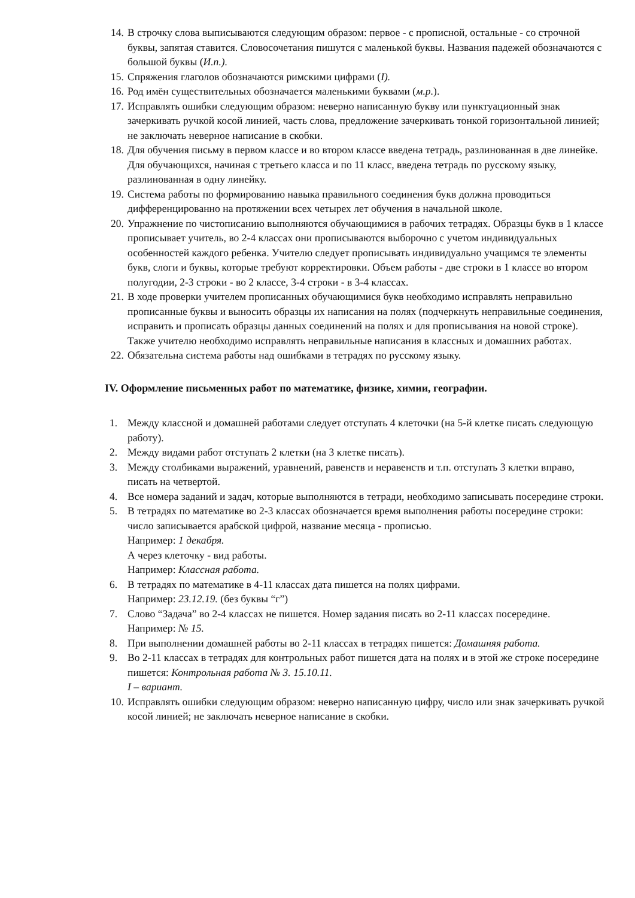14. В строчку слова выписываются следующим образом: первое - с прописной, остальные - со строчной буквы, запятая ставится. Словосочетания пишутся с маленькой буквы. Названия падежей обозначаются с большой буквы (И.п.).
15. Спряжения глаголов обозначаются римскими цифрами (I).
16. Род имён существительных обозначается маленькими буквами (м.р.).
17. Исправлять ошибки следующим образом: неверно написанную букву или пунктуационный знак зачеркивать ручкой косой линией, часть слова, предложение зачеркивать тонкой горизонтальной линией; не заключать неверное написание в скобки.
18. Для обучения письму в первом классе и во втором классе введена тетрадь, разлинованная в две линейке. Для обучающихся, начиная с третьего класса и по 11 класс, введена тетрадь по русскому языку, разлинованная в одну линейку.
19. Система работы по формированию навыка правильного соединения букв должна проводиться дифференцированно на протяжении всех четырех лет обучения в начальной школе.
20. Упражнение по чистописанию выполняются обучающимися в рабочих тетрадях. Образцы букв в 1 классе прописывает учитель, во 2-4 классах они прописываются выборочно с учетом индивидуальных особенностей каждого ребенка. Учителю следует прописывать индивидуально учащимся те элементы букв, слоги и буквы, которые требуют корректировки. Объем работы - две строки в 1 классе во втором полугодии, 2-3 строки - во 2 классе, 3-4 строки - в 3-4 классах.
21. В ходе проверки учителем прописанных обучающимися букв необходимо исправлять неправильно прописанные буквы и выносить образцы их написания на полях (подчеркнуть неправильные соединения, исправить и прописать образцы данных соединений на полях и для прописывания на новой строке). Также учителю необходимо исправлять неправильные написания в классных и домашних работах.
22. Обязательна система работы над ошибками в тетрадях по русскому языку.
IV. Оформление письменных работ по математике, физике, химии, географии.
1. Между классной и домашней работами следует отступать 4 клеточки (на 5-й клетке писать следующую работу).
2. Между видами работ отступать 2 клетки (на 3 клетке писать).
3. Между столбиками выражений, уравнений, равенств и неравенств и т.п. отступать 3 клетки вправо, писать на четвертой.
4. Все номера заданий и задач, которые выполняются в тетради, необходимо записывать посередине строки.
5. В тетрадях по математике во 2-3 классах обозначается время выполнения работы посередине строки: число записывается арабской цифрой, название месяца - прописью.
Например: 1 декабря.
А через клеточку - вид работы.
Например: Классная работа.
6. В тетрадях по математике в 4-11 классах дата пишется на полях цифрами.
Например: 23.12.19. (без буквы “г”)
7. Слово “Задача” во 2-4 классах не пишется. Номер задания писать во 2-11 классах посередине.
Например: № 15.
8. При выполнении домашней работы во 2-11 классах в тетрадях пишется: Домашняя работа.
9. Во 2-11 классах в тетрадях для контрольных работ пишется дата на полях и в этой же строке посередине пишется: Контрольная работа № 3. 15.10.11.
I – вариант.
10. Исправлять ошибки следующим образом: неверно написанную цифру, число или знак зачеркивать ручкой косой линией; не заключать неверное написание в скобки.